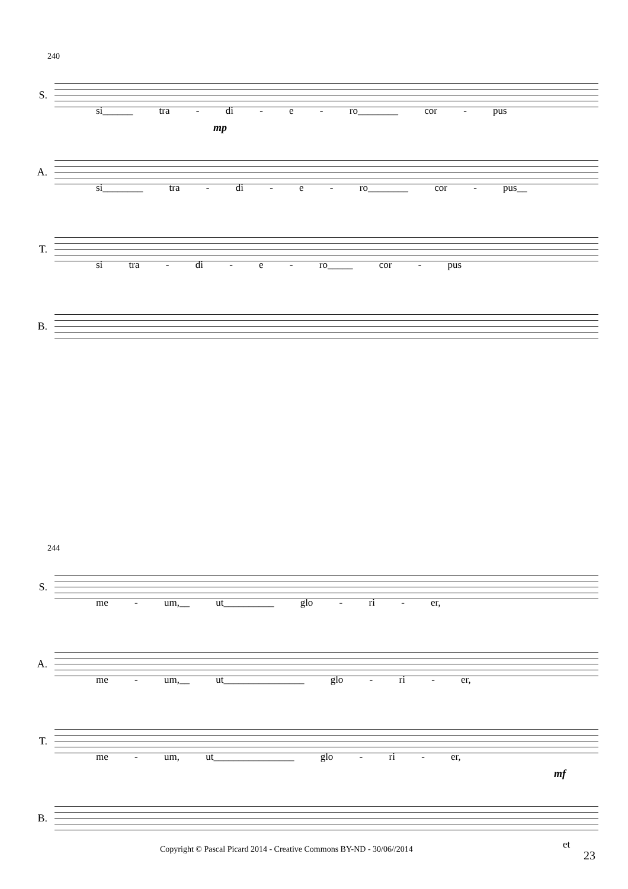240
S.
si______ tra - di - e - ro________ cor - pus
mp
A.
si________ tra - di - e - ro________ cor - pus__
T.
si tra - di - e - ro_____ cor - pus
B.
244
S.
me - um,__ ut__________ glo - ri - er,
A.
me - um,__ ut________________ glo - ri - er,
T.
me - um, ut________________ glo - ri - er,
mf
B.
et
Copyright © Pascal Picard 2014 - Creative Commons BY-ND - 30/06//2014
23